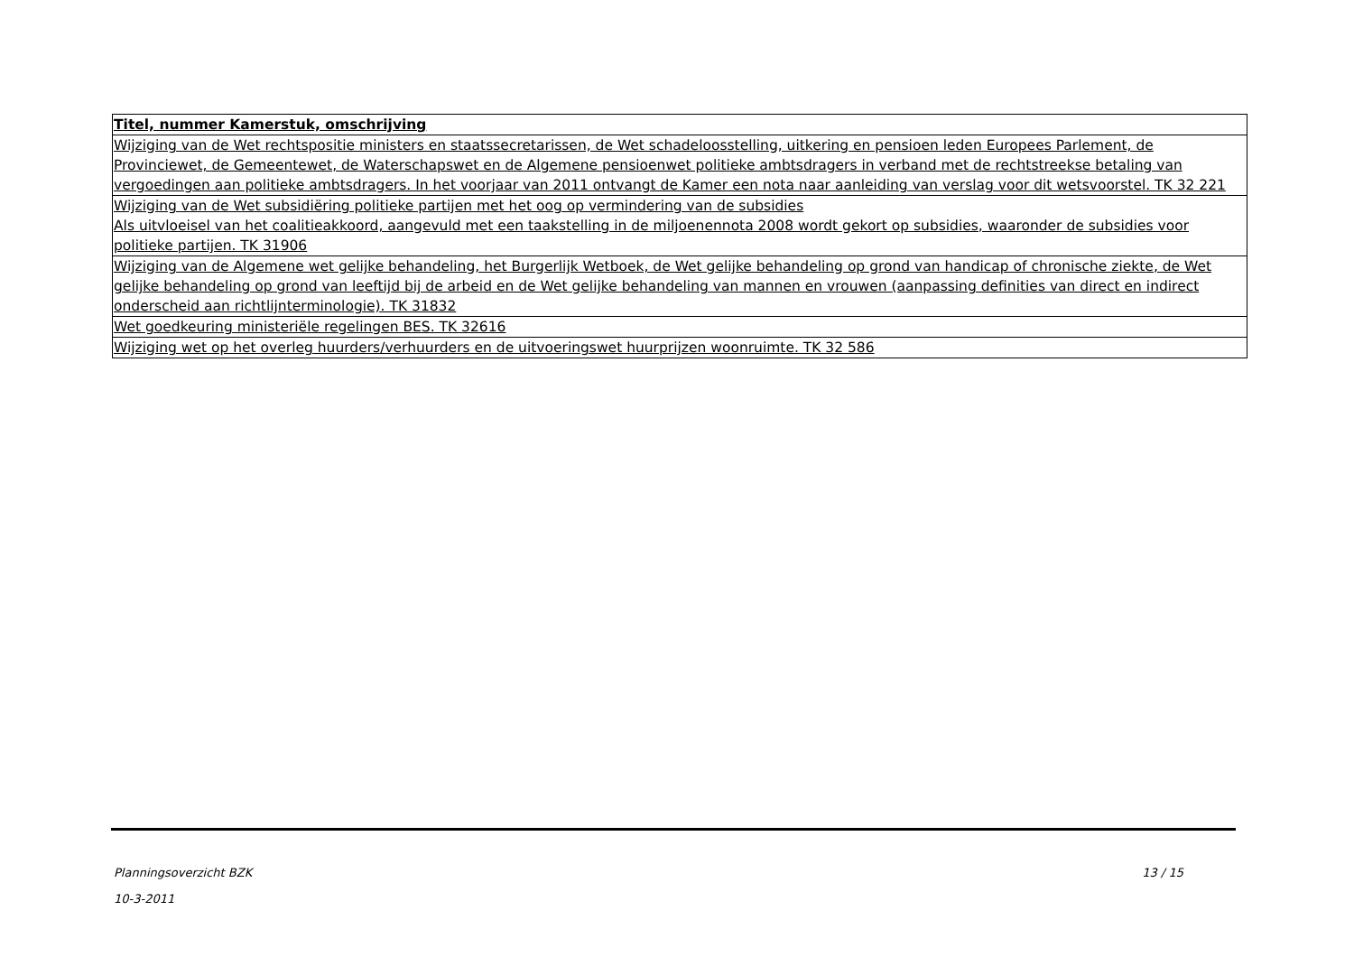| Titel, nummer Kamerstuk, omschrijving |
| --- |
| Wijziging van de Wet rechtspositie ministers en staatssecretarissen, de Wet schadeloosstelling, uitkering en pensioen leden Europees Parlement, de Provinciewet, de Gemeentewet, de Waterschapswet en de Algemene pensioenwet politieke ambtsdragers in verband met de rechtstreekse betaling van vergoedingen aan politieke ambtsdragers. In het voorjaar van 2011 ontvangt de Kamer een nota naar aanleiding van verslag voor dit wetsvoorstel. TK 32 221 |
| Wijziging van de Wet subsidiëring politieke partijen met het oog op vermindering van de subsidies Als uitvloeisel van het coalitieakkoord, aangevuld met een taakstelling in de miljoenennota 2008 wordt gekort op subsidies, waaronder de subsidies voor politieke partijen. TK 31906 |
| Wijziging van de Algemene wet gelijke behandeling, het Burgerlijk Wetboek, de Wet gelijke behandeling op grond van handicap of chronische ziekte, de Wet gelijke behandeling op grond van leeftijd bij de arbeid en de Wet gelijke behandeling van mannen en vrouwen (aanpassing definities van direct en indirect onderscheid aan richtlijnterminologie). TK 31832 |
| Wet goedkeuring ministeriële regelingen BES. TK 32616 |
| Wijziging wet op het overleg huurders/verhuurders en de uitvoeringswet huurprijzen woonruimte. TK 32 586 |
13 / 15 Planningsoverzicht BZK
10-3-2011